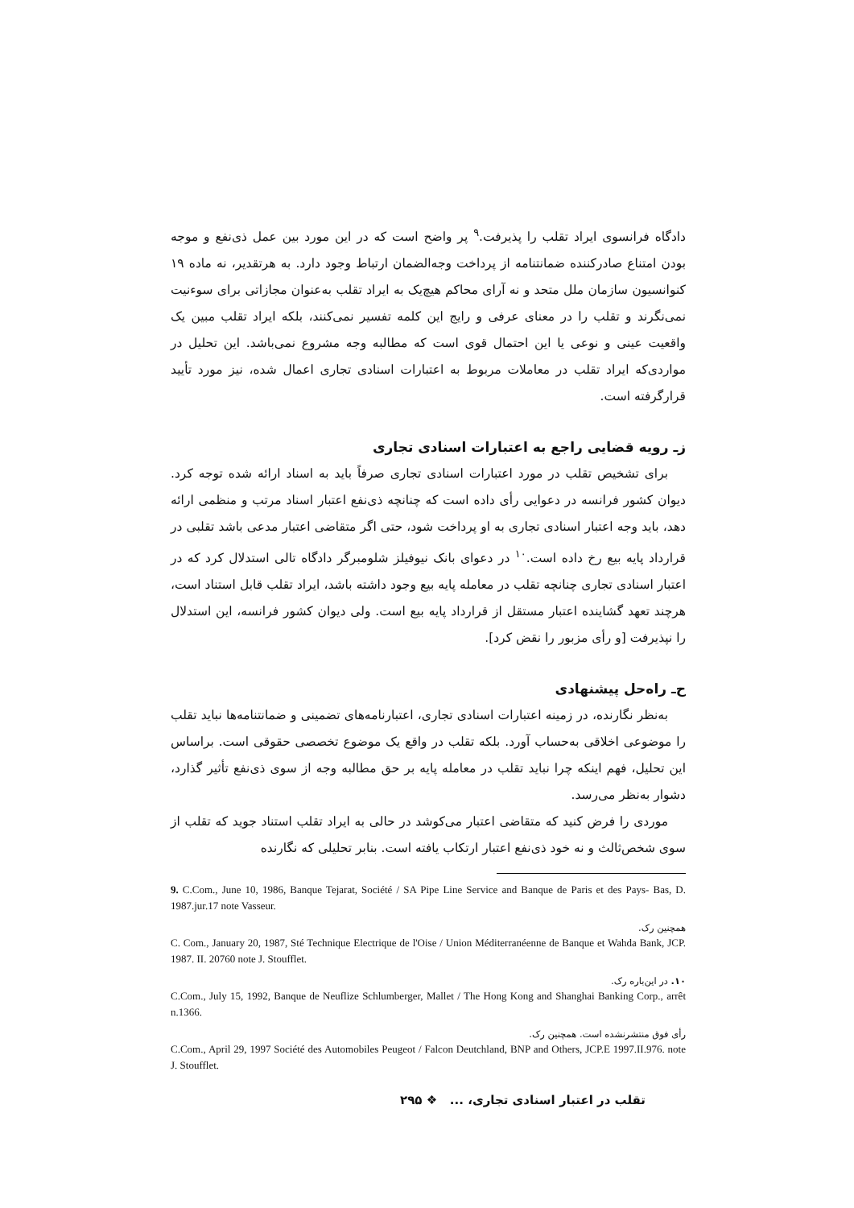دادگاه فرانسوی ایراد تقلب را پذیرفت.<sup>۹</sup> پر واضح است که در این مورد بین عمل ذی‌نفع و موجه بودن امتناع صادرکننده ضمانتنامه از پرداخت وجه‌الضمان ارتباط وجود دارد. به هرتقدیر، نه ماده ۱۹ کنوانسیون سازمان ملل متحد و نه آرای محاکم هیچ‌یک به ایراد تقلب به‌عنوان مجازاتی برای سوءنیت نمی‌نگرند و تقلب را در معنای عرفی و رایج این کلمه تفسیر نمی‌کنند، بلکه ایراد تقلب مبین یک واقعیت عینی و نوعی یا این احتمال قوی است که مطالبه وجه مشروع نمی‌باشد. این تحلیل در مواردی‌که ایراد تقلب در معاملات مربوط به اعتبارات اسنادی تجاری اعمال شده، نیز مورد تأیید قرارگرفته است.
زـ رویه قضایی راجع به اعتبارات اسنادی تجاری
برای تشخیص تقلب در مورد اعتبارات اسنادی تجاری صرفاً باید به اسناد ارائه شده توجه کرد. دیوان کشور فرانسه در دعوایی رأی داده است که چنانچه ذی‌نفع اعتبار اسناد مرتب و منظمی ارائه دهد، باید وجه اعتبار اسنادی تجاری به او پرداخت شود، حتی اگر متقاضی اعتبار مدعی باشد تقلبی در قرارداد پایه بیع رخ داده است.<sup>۱۰</sup> در دعوای بانک نیوفیلز شلومبرگر دادگاه تالی استدلال کرد که در اعتبار اسنادی تجاری چنانچه تقلب در معامله پایه بیع وجود داشته باشد، ایراد تقلب قابل استناد است، هرچند تعهد گشاینده اعتبار مستقل از قرارداد پایه بیع است. ولی دیوان کشور فرانسه، این استدلال را نپذیرفت [و رأی مزبور را نقض کرد].
ح‌ـ راه‌حل پیشنهادی
به‌نظر نگارنده، در زمینه اعتبارات اسنادی تجاری، اعتبارنامه‌های تضمینی و ضمانتنامه‌ها نباید تقلب را موضوعی اخلاقی به‌حساب آورد. بلکه تقلب در واقع یک موضوع تخصصی حقوقی است. براساس این تحلیل، فهم اینکه چرا نباید تقلب در معامله پایه بر حق مطالبه وجه از سوی ذی‌نفع تأثیر گذارد، دشوار به‌نظر می‌رسد.
موردی را فرض کنید که متقاضی اعتبار می‌کوشد در حالی به ایراد تقلب استناد جوید که تقلب از سوی شخص‌ثالث و نه خود ذی‌نفع اعتبار ارتکاب یافته است. بنابر تحلیلی که نگارنده
9. C.Com., June 10, 1986, Banque Tejarat, Société / SA Pipe Line Service and Banque de Paris et des Pays- Bas, D. 1987.jur.17 note Vasseur.
همچنین رک.
C. Com., January 20, 1987, Sté Technique Electrique de l'Oise / Union Méditerranéenne de Banque et Wahda Bank, JCP. 1987. II. 20760 note J. Stoufflet.
۱۰. در این‌باره رک.
C.Com., July 15, 1992, Banque de Neuflize Schlumberger, Mallet / The Hong Kong and Shanghai Banking Corp., arrêt n.1366.
رأی فوق منتشرنشده است. همچنین رک.
C.Com., April 29, 1997 Société des Automobiles Peugeot / Falcon Deutchland, BNP and Others, JCP.E 1997.II.976. note J. Stoufflet.
تقلب در اعتبار اسنادی تجاری، ... ❖ ۲۹۵